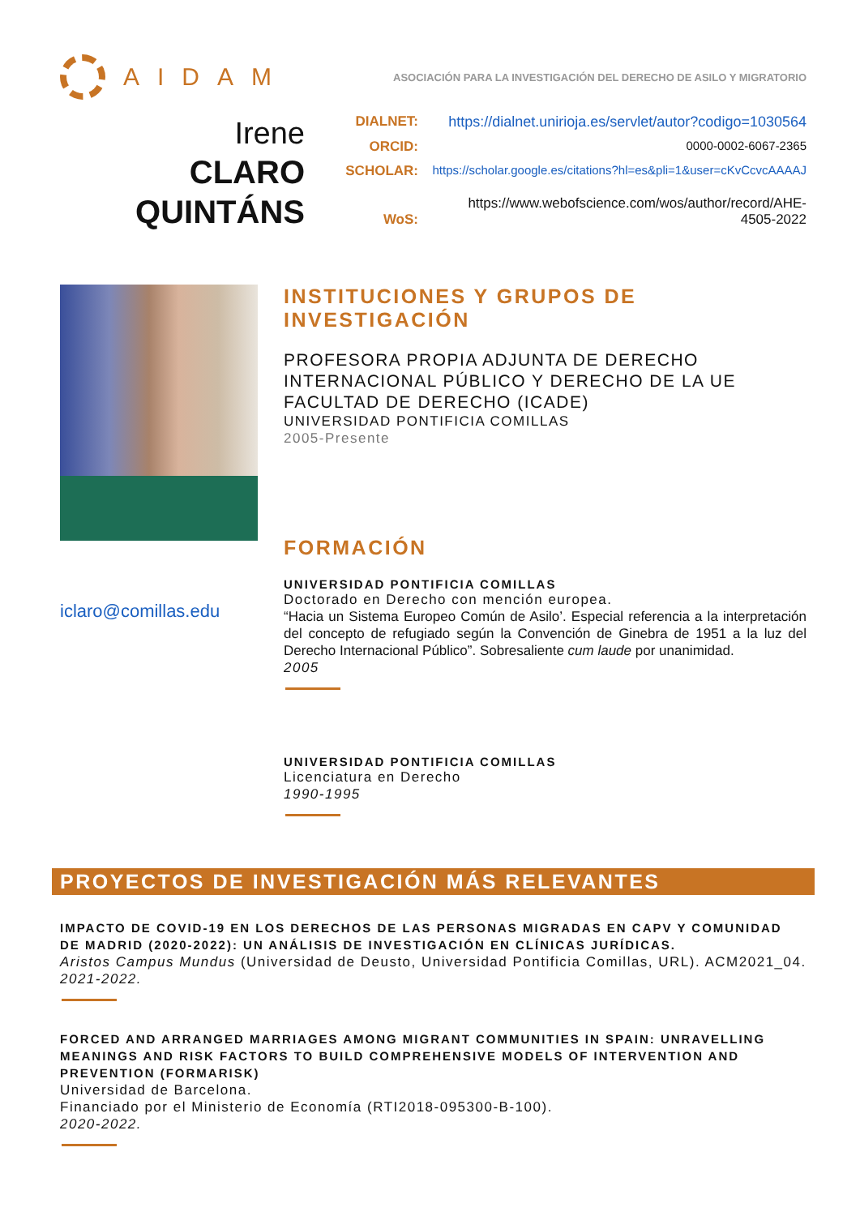AIDAM
ASOCIACIÓN PARA LA INVESTIGACIÓN DEL DERECHO DE ASILO Y MIGRATORIO
Irene
CLARO
QUINTÁNS
DIALNET: https://dialnet.unirioja.es/servlet/autor?codigo=1030564
ORCID: 0000-0002-6067-2365
SCHOLAR: https://scholar.google.es/citations?hl=es&pli=1&user=cKvCcvcAAAAJ
WoS: https://www.webofscience.com/wos/author/record/AHE-
4505-2022
iclaro@comillas.edu
INSTITUCIONES Y GRUPOS DE INVESTIGACIÓN
PROFESORA PROPIA ADJUNTA DE DERECHO INTERNACIONAL PÚBLICO Y DERECHO DE LA UE
FACULTAD DE DERECHO (ICADE)
UNIVERSIDAD PONTIFICIA COMILLAS
2005-Presente
FORMACIÓN
UNIVERSIDAD PONTIFICIA COMILLAS
Doctorado en Derecho con mención europea.
“Hacia un Sistema Europeo Común de Asilo’. Especial referencia a la interpretación del concepto de refugiado según la Convención de Ginebra de 1951 a la luz del Derecho Internacional Público”. Sobresaliente cum laude por unanimidad.
2005
UNIVERSIDAD PONTIFICIA COMILLAS
Licenciatura en Derecho
1990-1995
PROYECTOS DE INVESTIGACIÓN MÁS RELEVANTES
IMPACTO DE COVID-19 EN LOS DERECHOS DE LAS PERSONAS MIGRADAS EN CAPV Y COMUNIDAD DE MADRID (2020-2022): UN ANÁLISIS DE INVESTIGACIÓN EN CLÍNICAS JURÍDICAS.
Aristos Campus Mundus (Universidad de Deusto, Universidad Pontificia Comillas, URL). ACM2021_04.
2021-2022.
FORCED AND ARRANGED MARRIAGES AMONG MIGRANT COMMUNITIES IN SPAIN: UNRAVELLING MEANINGS AND RISK FACTORS TO BUILD COMPREHENSIVE MODELS OF INTERVENTION AND PREVENTION (FORMARISK)
Universidad de Barcelona.
Financiado por el Ministerio de Economía (RTI2018-095300-B-100).
2020-2022.